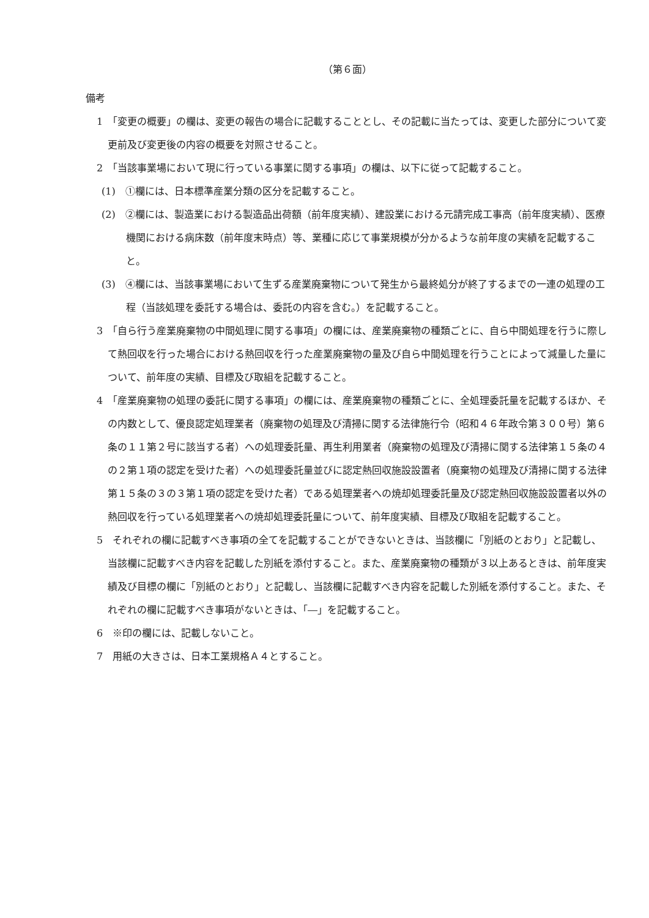（第６面）
備考
1　「変更の概要」の欄は、変更の報告の場合に記載することとし、その記載に当たっては、変更した部分について変更前及び変更後の内容の概要を対照させること。
2　「当該事業場において現に行っている事業に関する事項」の欄は、以下に従って記載すること。
(1)　①欄には、日本標準産業分類の区分を記載すること。
(2)　②欄には、製造業における製造品出荷額（前年度実績）、建設業における元請完成工事高（前年度実績）、医療機関における病床数（前年度末時点）等、業種に応じて事業規模が分かるような前年度の実績を記載すること。
(3)　④欄には、当該事業場において生ずる産業廃棄物について発生から最終処分が終了するまでの一連の処理の工程（当該処理を委託する場合は、委託の内容を含む。）を記載すること。
3　「自ら行う産業廃棄物の中間処理に関する事項」の欄には、産業廃棄物の種類ごとに、自ら中間処理を行うに際して熱回収を行った場合における熱回収を行った産業廃棄物の量及び自ら中間処理を行うことによって減量した量について、前年度の実績、目標及び取組を記載すること。
4　「産業廃棄物の処理の委託に関する事項」の欄には、産業廃棄物の種類ごとに、全処理委託量を記載するほか、その内数として、優良認定処理業者（廃棄物の処理及び清掃に関する法律施行令（昭和４６年政令第３００号）第６条の１１第２号に該当する者）への処理委託量、再生利用業者（廃棄物の処理及び清掃に関する法律第１５条の４の２第１項の認定を受けた者）への処理委託量並びに認定熱回収施設設置者（廃棄物の処理及び清掃に関する法律第１５条の３の３第１項の認定を受けた者）である処理業者への焼却処理委託量及び認定熱回収施設設置者以外の熱回収を行っている処理業者への焼却処理委託量について、前年度実績、目標及び取組を記載すること。
5　それぞれの欄に記載すべき事項の全てを記載することができないときは、当該欄に「別紙のとおり」と記載し、当該欄に記載すべき内容を記載した別紙を添付すること。また、産業廃棄物の種類が３以上あるときは、前年度実績及び目標の欄に「別紙のとおり」と記載し、当該欄に記載すべき内容を記載した別紙を添付すること。また、それぞれの欄に記載すべき事項がないときは、「―」を記載すること。
6　※印の欄には、記載しないこと。
7　用紙の大きさは、日本工業規格Ａ４とすること。